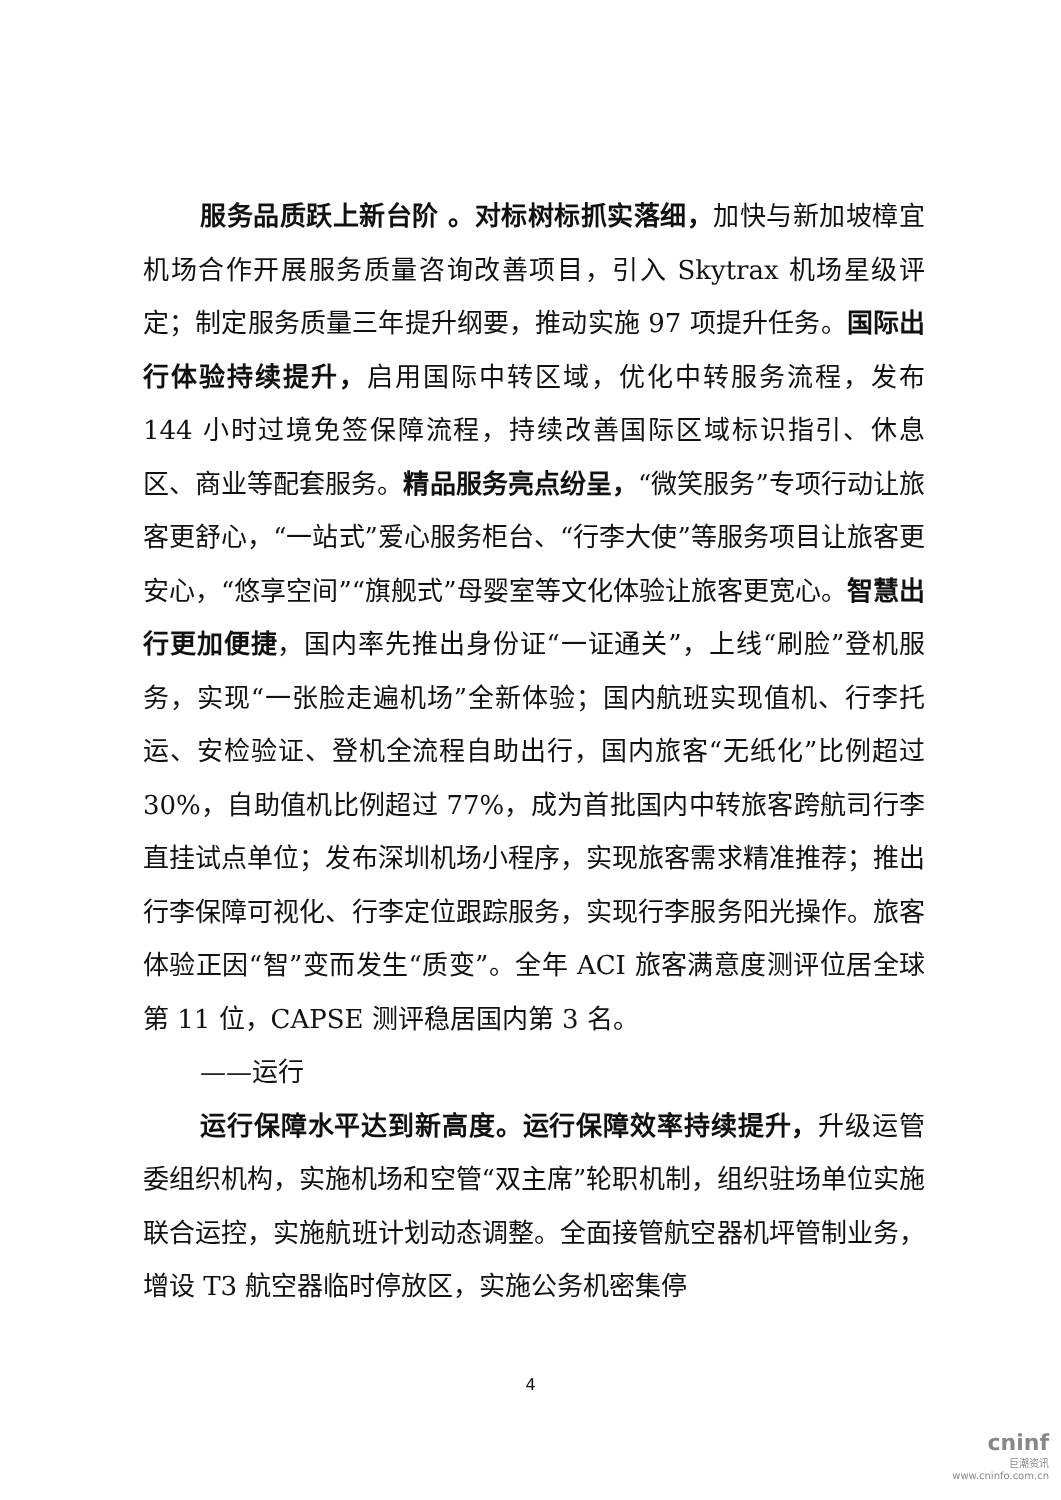服务品质跃上新台阶 。对标树标抓实落细，加快与新加坡樟宜机场合作开展服务质量咨询改善项目，引入 Skytrax 机场星级评定；制定服务质量三年提升纲要，推动实施 97 项提升任务。国际出行体验持续提升，启用国际中转区域，优化中转服务流程，发布 144 小时过境免签保障流程，持续改善国际区域标识指引、休息区、商业等配套服务。精品服务亮点纷呈，“微笑服务”专项行动让旅客更舒心，“一站式”爱心服务柜台、“行李大使”等服务项目让旅客更安心，“悠享空间”“旗舰式”母婴室等文化体验让旅客更宽心。智慧出行更加便捷，国内率先推出身份证“一证通关”，上线“刷脸”登机服务，实现“一张脸走遍机场”全新体验；国内航班实现值机、行李托运、安检验证、登机全流程自助出行，国内旅客“无纸化”比例超过 30%，自助值机比例超过 77%，成为首批国内中转旅客跨航司行李直挂试点单位；发布深圳机场小程序，实现旅客需求精准推荐；推出行李保障可视化、行李定位跟踪服务，实现行李服务阳光操作。旅客体验正因“智”变而发生“质变”。全年 ACI 旅客满意度测评位居全球第 11 位，CAPSE 测评稳居国内第 3 名。
——运行
运行保障水平达到新高度。运行保障效率持续提升，升级运管委组织机构，实施机场和空管“双主席”轮职机制，组织驻场单位实施联合运控，实施航班计划动态调整。全面接管航空器机坪管制业务，增设 T3 航空器临时停放区，实施公务机密集停
4
cninf
巨潮资讯
www.cninfo.com.cn